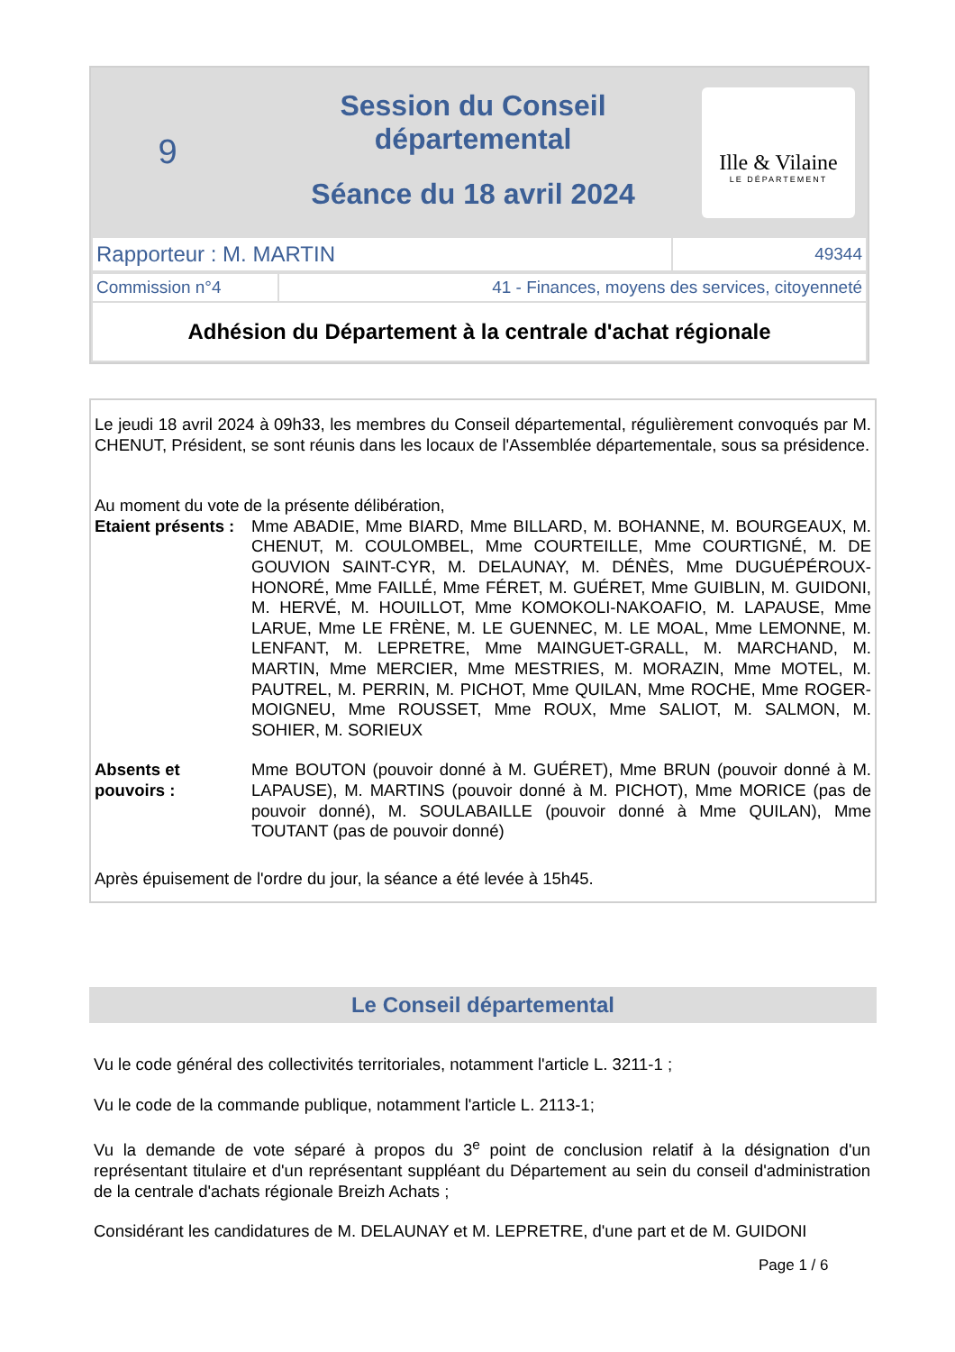9
Session du Conseil départemental
Séance du 18 avril 2024
Ille & Vilaine
LE DÉPARTEMENT
| Rapporteur : M. MARTIN | 49344 |
| Commission n°4 | 41 - Finances, moyens des services, citoyenneté |
| Adhésion du Département à la centrale d'achat régionale | |
Le jeudi 18 avril 2024 à 09h33, les membres du Conseil départemental, régulièrement convoqués par M. CHENUT, Président, se sont réunis dans les locaux de l'Assemblée départementale, sous sa présidence.
Au moment du vote de la présente délibération,
Etaient présents :
Mme ABADIE, Mme BIARD, Mme BILLARD, M. BOHANNE, M. BOURGEAUX, M. CHENUT, M. COULOMBEL, Mme COURTEILLE, Mme COURTIGNÉ, M. DE GOUVION SAINT-CYR, M. DELAUNAY, M. DÉNÈS, Mme DUGUÉPÉROUX-HONORÉ, Mme FAILLÉ, Mme FÉRET, M. GUÉRET, Mme GUIBLIN, M. GUIDONI, M. HERVÉ, M. HOUILLOT, Mme KOMOKOLI-NAKOAFIO, M. LAPAUSE, Mme LARUE, Mme LE FRÈNE, M. LE GUENNEC, M. LE MOAL, Mme LEMONNE, M. LENFANT, M. LEPRETRE, Mme MAINGUET-GRALL, M. MARCHAND, M. MARTIN, Mme MERCIER, Mme MESTRIES, M. MORAZIN, Mme MOTEL, M. PAUTREL, M. PERRIN, M. PICHOT, Mme QUILAN, Mme ROCHE, Mme ROGER-MOIGNEU, Mme ROUSSET, Mme ROUX, Mme SALIOT, M. SALMON, M. SOHIER, M. SORIEUX
Absents et
pouvoirs :
Mme BOUTON (pouvoir donné à M. GUÉRET), Mme BRUN (pouvoir donné à M. LAPAUSE), M. MARTINS (pouvoir donné à M. PICHOT), Mme MORICE (pas de pouvoir donné), M. SOULABAILLE (pouvoir donné à Mme QUILAN), Mme TOUTANT (pas de pouvoir donné)
Après épuisement de l'ordre du jour, la séance a été levée à 15h45.
Le Conseil départemental
Vu le code général des collectivités territoriales, notamment l'article L. 3211-1 ;
Vu le code de la commande publique, notamment l'article L. 2113-1;
Vu la demande de vote séparé à propos du 3<sup>e</sup> point de conclusion relatif à la désignation d'un représentant titulaire et d'un représentant suppléant du Département au sein du conseil d'administration de la centrale d'achats régionale Breizh Achats ;
Considérant les candidatures de M. DELAUNAY et M. LEPRETRE, d'une part et de M. GUIDONI
Page 1 / 6